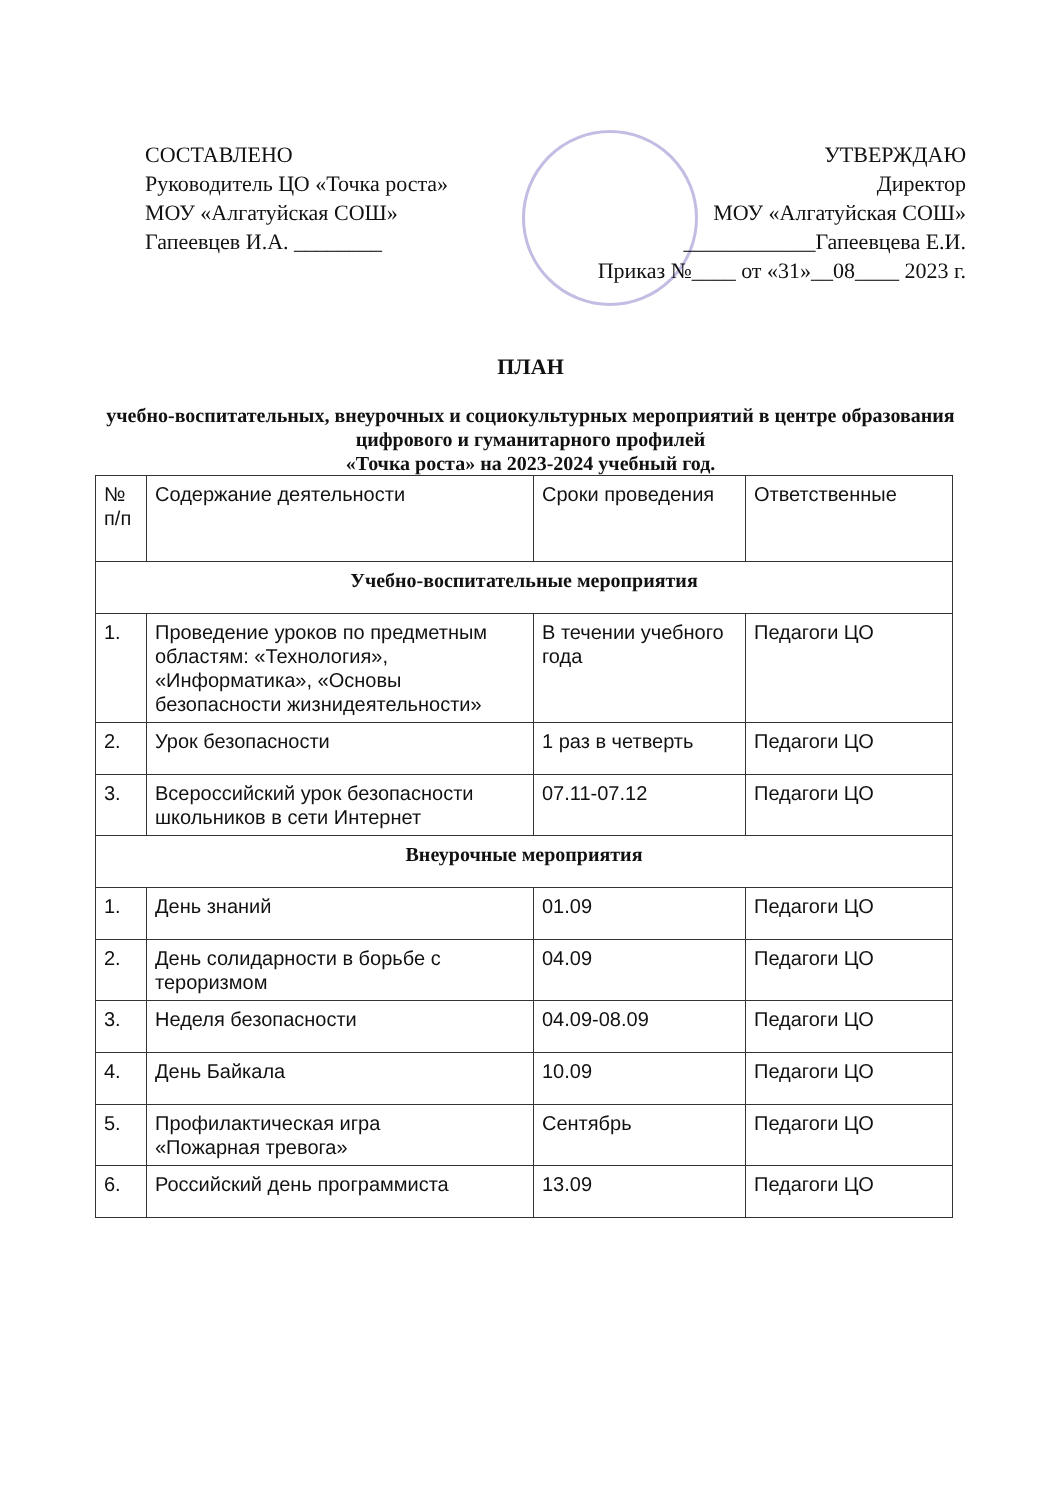СОСТАВЛЕНО
Руководитель ЦО «Точка роста»
МОУ «Алгатуйская СОШ»
Гапеевцев И.А. ________
УТВЕРЖДАЮ
Директор
МОУ «Алгатуйская СОШ»
____________Гапеевцева Е.И.
Приказ №____ от «31»__08____ 2023 г.
ПЛАН
учебно-воспитательных, внеурочных и социокультурных мероприятий в центре образования цифрового и гуманитарного профилей
«Точка роста» на 2023-2024 учебный год.
| № п/п | Содержание деятельности | Сроки проведения | Ответственные |
| --- | --- | --- | --- |
| Учебно-воспитательные мероприятия | | | |
| 1. | Проведение уроков по предметным областям: «Технология», «Информатика», «Основы безопасности жизнидеятельности» | В течении учебного года | Педагоги ЦО |
| 2. | Урок безопасности | 1 раз в четверть | Педагоги ЦО |
| 3. | Всероссийский урок безопасности школьников в сети Интернет | 07.11-07.12 | Педагоги ЦО |
| Внеурочные мероприятия | | | |
| 1. | День знаний | 01.09 | Педагоги ЦО |
| 2. | День солидарности в борьбе с тероризмом | 04.09 | Педагоги ЦО |
| 3. | Неделя безопасности | 04.09-08.09 | Педагоги ЦО |
| 4. | День Байкала | 10.09 | Педагоги ЦО |
| 5. | Профилактическая игра «Пожарная тревога» | Сентябрь | Педагоги ЦО |
| 6. | Российский день программиста | 13.09 | Педагоги ЦО |